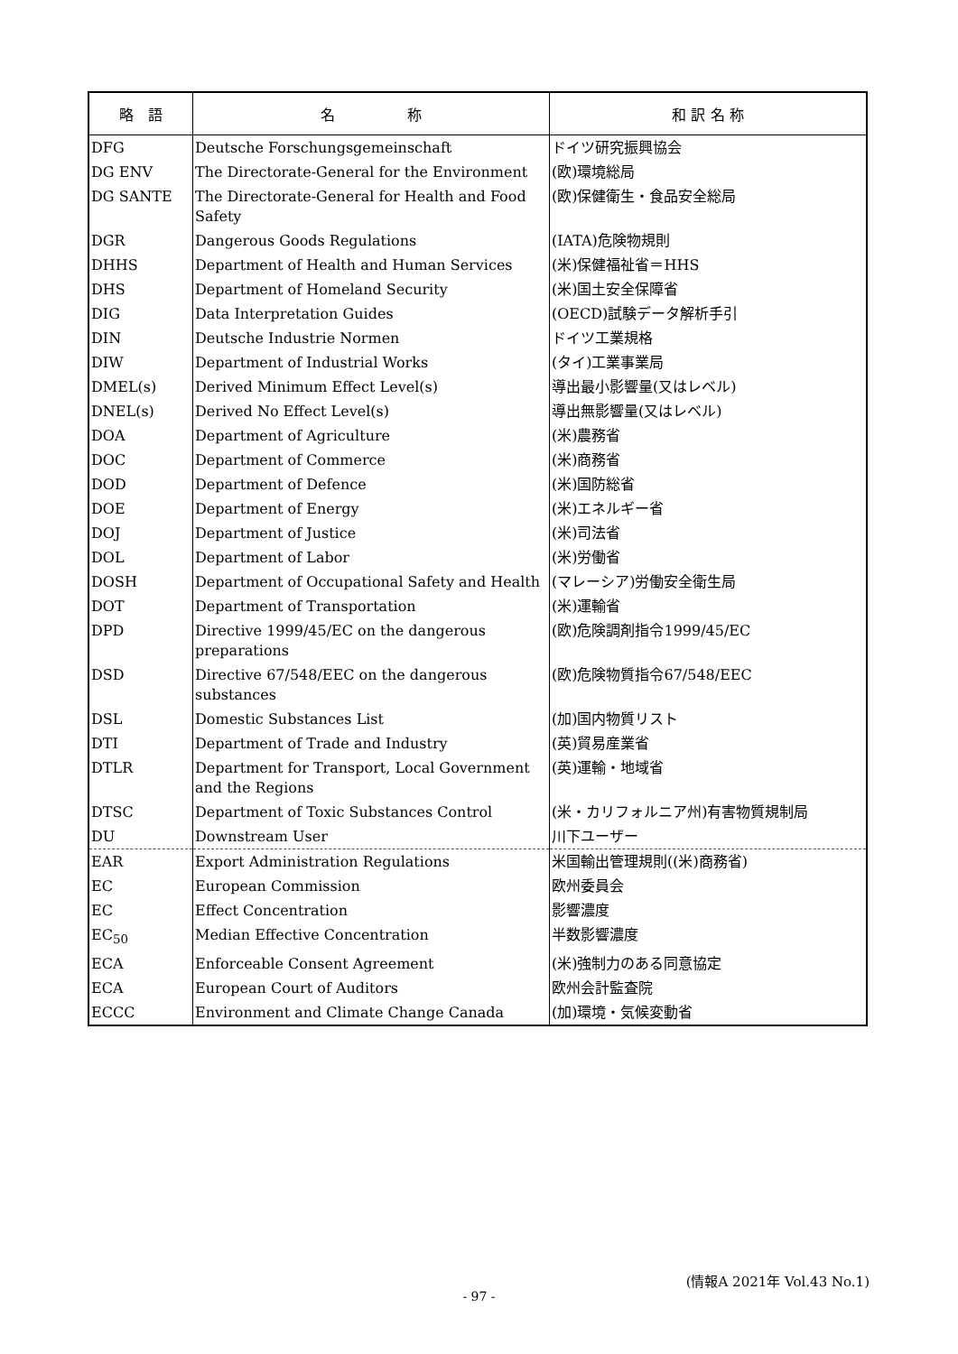| 略 語 | 名 称 | 和 訳 名 称 |
| --- | --- | --- |
| DFG | Deutsche Forschungsgemeinschaft | ドイツ研究振興協会 |
| DG ENV | The Directorate-General for the Environment | (欧)環境総局 |
| DG SANTE | The Directorate-General for Health and Food Safety | (欧)保健衛生・食品安全総局 |
| DGR | Dangerous Goods Regulations | (IATA)危険物規則 |
| DHHS | Department of Health and Human Services | (米)保健福祉省＝HHS |
| DHS | Department of Homeland Security | (米)国土安全保障省 |
| DIG | Data Interpretation Guides | (OECD)試験データ解析手引 |
| DIN | Deutsche Industrie Normen | ドイツ工業規格 |
| DIW | Department of Industrial Works | (タイ)工業事業局 |
| DMEL(s) | Derived Minimum Effect Level(s) | 導出最小影響量(又はレベル) |
| DNEL(s) | Derived No Effect Level(s) | 導出無影響量(又はレベル) |
| DOA | Department of Agriculture | (米)農務省 |
| DOC | Department of Commerce | (米)商務省 |
| DOD | Department of Defence | (米)国防総省 |
| DOE | Department of Energy | (米)エネルギー省 |
| DOJ | Department of Justice | (米)司法省 |
| DOL | Department of Labor | (米)労働省 |
| DOSH | Department of Occupational Safety and Health | (マレーシア)労働安全衛生局 |
| DOT | Department of Transportation | (米)運輸省 |
| DPD | Directive 1999/45/EC on the dangerous preparations | (欧)危険調剤指令1999/45/EC |
| DSD | Directive 67/548/EEC on the dangerous substances | (欧)危険物質指令67/548/EEC |
| DSL | Domestic Substances List | (加)国内物質リスト |
| DTI | Department of Trade and Industry | (英)貿易産業省 |
| DTLR | Department for Transport, Local Government and the Regions | (英)運輸・地域省 |
| DTSC | Department of Toxic Substances Control | (米・カリフォルニア州)有害物質規制局 |
| DU | Downstream User | 川下ユーザー |
| EAR | Export Administration Regulations | 米国輸出管理規則((米)商務省) |
| EC | European Commission | 欧州委員会 |
| EC | Effect Concentration | 影響濃度 |
| EC<sub>50</sub> | Median Effective Concentration | 半数影響濃度 |
| ECA | Enforceable Consent Agreement | (米)強制力のある同意協定 |
| ECA | European Court of Auditors | 欧州会計監査院 |
| ECCC | Environment and Climate Change Canada | (加)環境・気候変動省 |
(情報A 2021年 Vol.43 No.1)
- 97 -